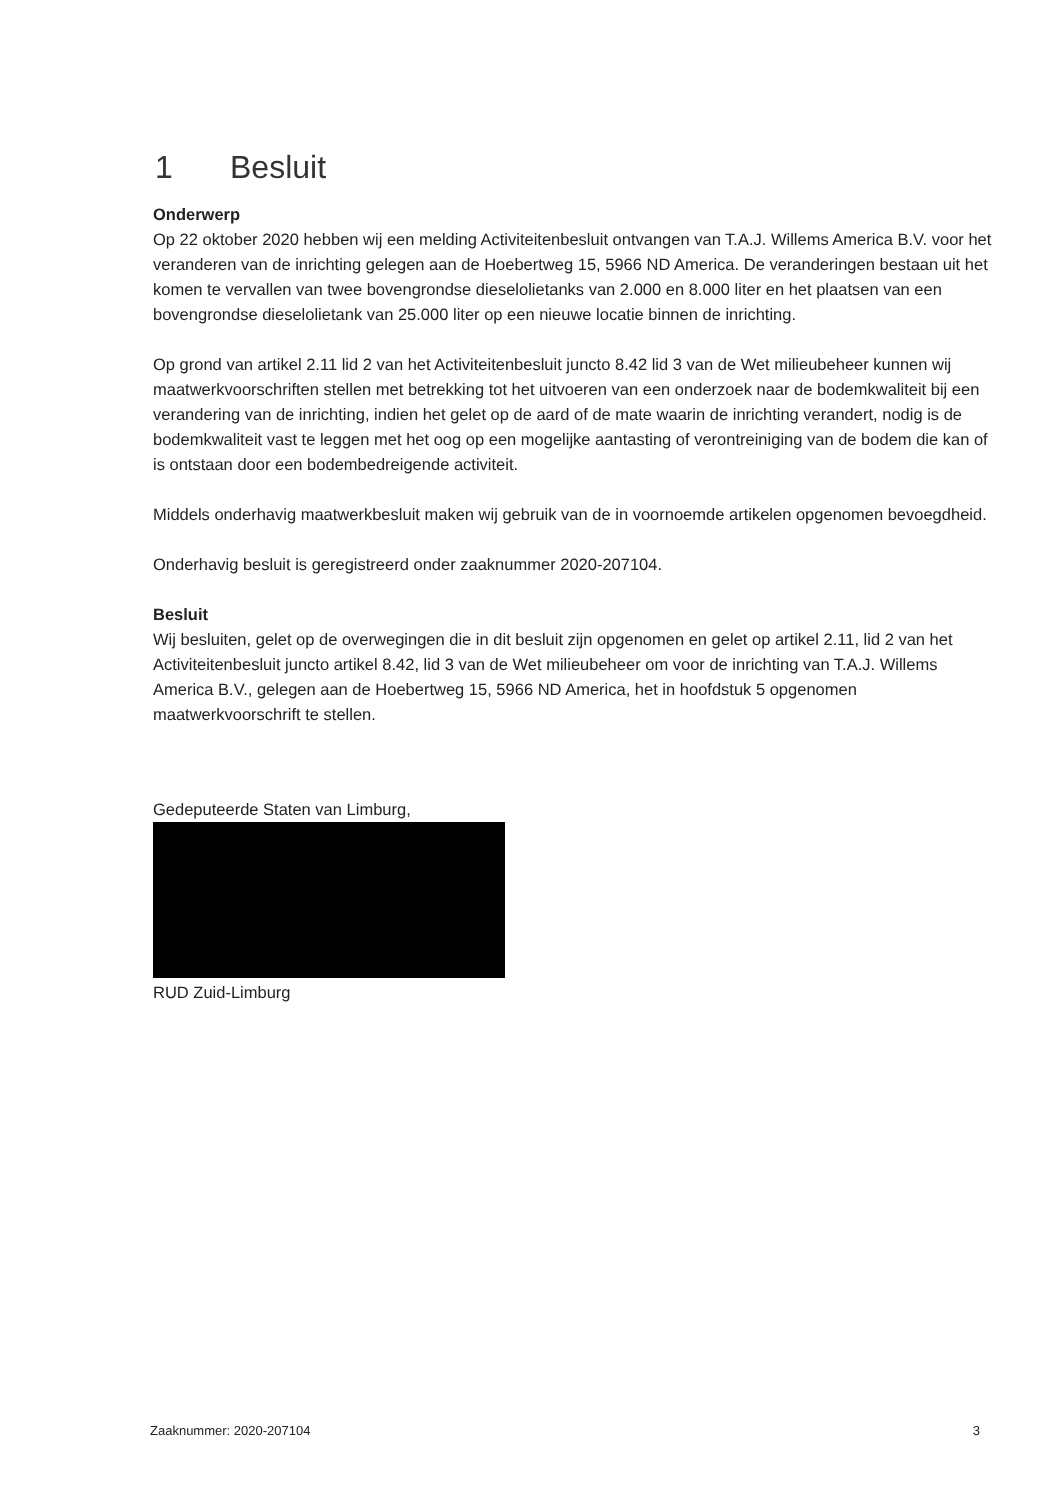1 Besluit
Onderwerp
Op 22 oktober 2020 hebben wij een melding Activiteitenbesluit ontvangen van T.A.J. Willems America B.V. voor het veranderen van de inrichting gelegen aan de Hoebertweg 15, 5966 ND America. De veranderingen bestaan uit het komen te vervallen van twee bovengrondse dieselolietanks van 2.000 en 8.000 liter en het plaatsen van een bovengrondse dieselolietank van 25.000 liter op een nieuwe locatie binnen de inrichting.
Op grond van artikel 2.11 lid 2 van het Activiteitenbesluit juncto 8.42 lid 3 van de Wet milieubeheer kunnen wij maatwerkvoorschriften stellen met betrekking tot het uitvoeren van een onderzoek naar de bodemkwaliteit bij een verandering van de inrichting, indien het gelet op de aard of de mate waarin de inrichting verandert, nodig is de bodemkwaliteit vast te leggen met het oog op een mogelijke aantasting of verontreiniging van de bodem die kan of is ontstaan door een bodembedreigende activiteit.
Middels onderhavig maatwerkbesluit maken wij gebruik van de in voornoemde artikelen opgenomen bevoegdheid.
Onderhavig besluit is geregistreerd onder zaaknummer 2020-207104.
Besluit
Wij besluiten, gelet op de overwegingen die in dit besluit zijn opgenomen en gelet op artikel 2.11, lid 2 van het Activiteitenbesluit juncto artikel 8.42, lid 3 van de Wet milieubeheer om voor de inrichting van T.A.J. Willems America B.V., gelegen aan de Hoebertweg 15, 5966 ND America, het in hoofdstuk 5 opgenomen maatwerkvoorschrift te stellen.
Gedeputeerde Staten van Limburg,
RUD Zuid-Limburg
Zaaknummer: 2020-207104 3